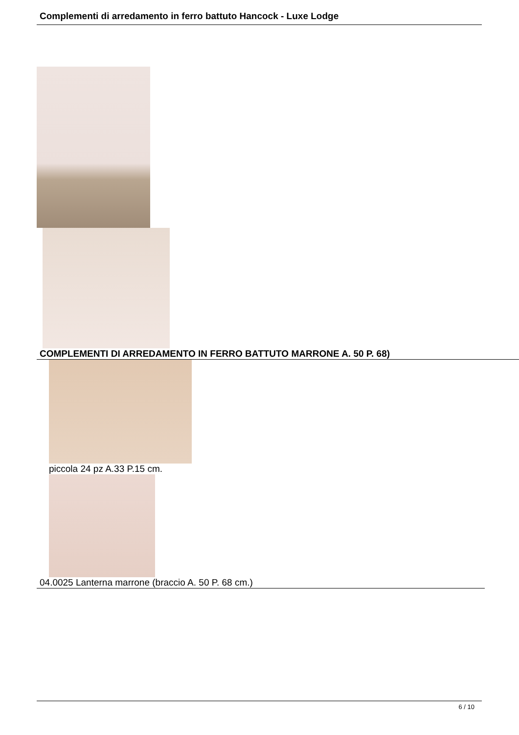Complementi di arredamento in ferro battuto Hancock - Luxe Lodge
COMPLEMENTI DI ARREDAMENTO IN FERRO BATTUTO MARRONE A. 50 P. 68)
piccola 24 pz A.33 P.15 cm.
04.0025 Lanterna marrone (braccio A. 50 P. 68 cm.)
6 / 10